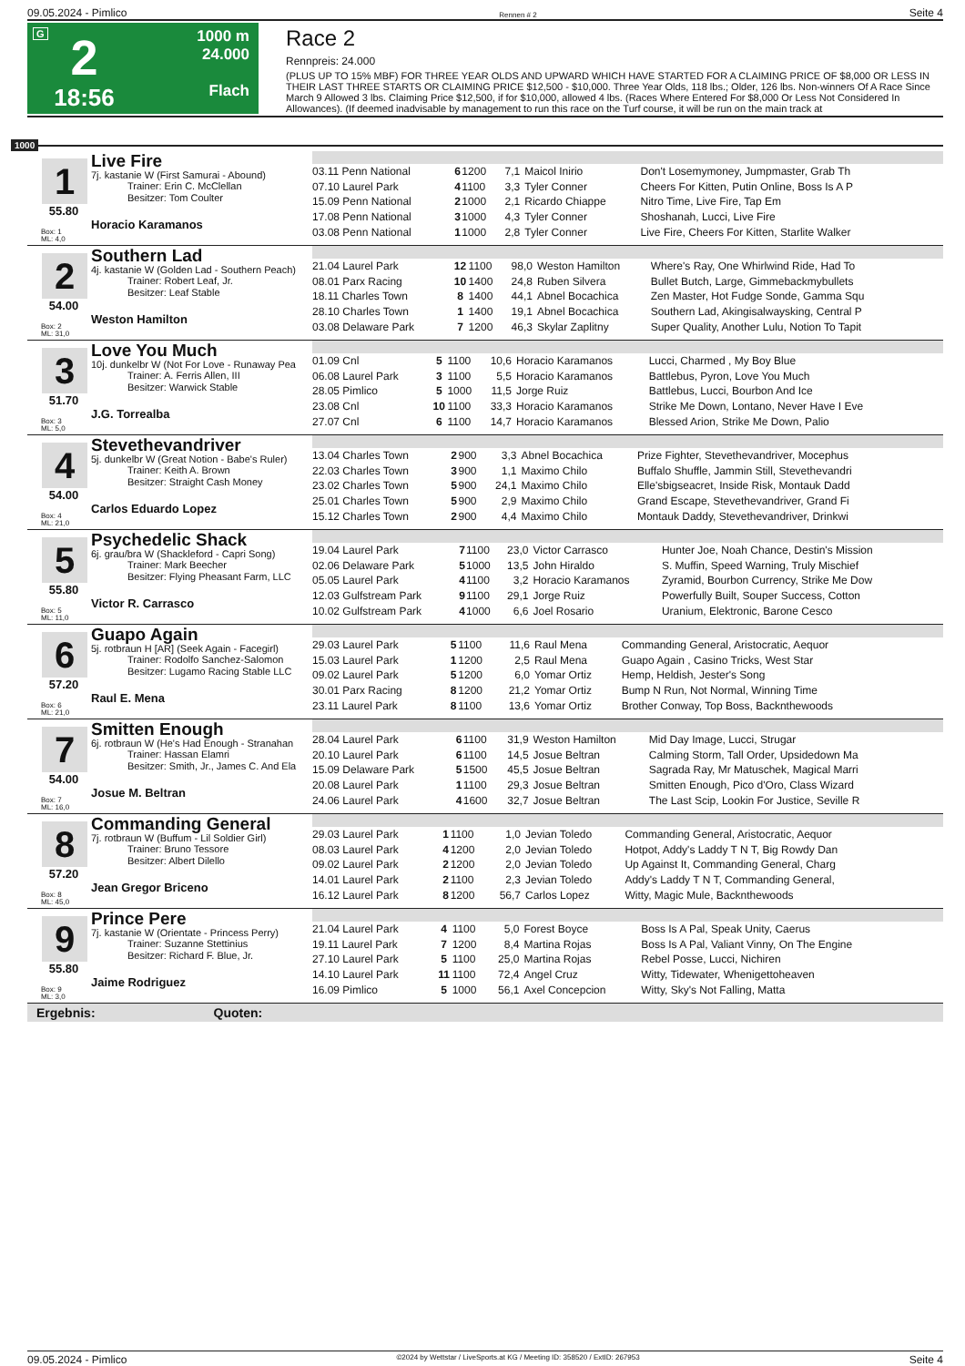09.05.2024 - Pimlico Rennen # 2 Seite 4
G
2
18:56
1000 m
24.000
Flach
Race 2
Rennpreis: 24.000
(PLUS UP TO 15% MBF) FOR THREE YEAR OLDS AND UPWARD WHICH HAVE STARTED FOR A CLAIMING PRICE OF $8,000 OR LESS IN THEIR LAST THREE STARTS OR CLAIMING PRICE $12,500 - $10,000. Three Year Olds, 118 lbs.; Older, 126 lbs. Non-winners Of A Race Since March 9 Allowed 3 lbs. Claiming Price $12,500, if for $10,000, allowed 4 lbs. (Races Where Entered For $8,000 Or Less Not Considered In Allowances). (If deemed inadvisable by management to run this race on the Turf course, it will be run on the main track at
1000
1
55.80
Box: 1
ML: 4,0
Live Fire
7j. kastanie W (First Samurai - Abound)
Trainer: Erin C. McClellan
Besitzer: Tom Coulter
Horacio Karamanos
| 03.11 Penn National | 6 | 1200 | 7,1 | Maicol Inirio | Don't Losemymoney, Jumpmaster, Grab Th |
| 07.10 Laurel Park | 4 | 1100 | 3,3 | Tyler Conner | Cheers For Kitten, Putin Online, Boss Is A P |
| 15.09 Penn National | 2 | 1000 | 2,1 | Ricardo Chiappe | Nitro Time, Live Fire, Tap Em |
| 17.08 Penn National | 3 | 1000 | 4,3 | Tyler Conner | Shoshanah, Lucci, Live Fire |
| 03.08 Penn National | 1 | 1000 | 2,8 | Tyler Conner | Live Fire, Cheers For Kitten, Starlite Walker |
2
54.00
Box: 2
ML: 31,0
Southern Lad
4j. kastanie W (Golden Lad - Southern Peach)
Trainer: Robert Leaf, Jr.
Besitzer: Leaf Stable
Weston Hamilton
| 21.04 Laurel Park | 12 | 1100 | 98,0 | Weston Hamilton | Where's Ray, One Whirlwind Ride, Had To |
| 08.01 Parx Racing | 10 | 1400 | 24,8 | Ruben Silvera | Bullet Butch, Large, Gimmebackmybullets |
| 18.11 Charles Town | 8 | 1400 | 44,1 | Abnel Bocachica | Zen Master, Hot Fudge Sonde, Gamma Squ |
| 28.10 Charles Town | 1 | 1400 | 19,1 | Abnel Bocachica | Southern Lad, Akingisalwaysking, Central P |
| 03.08 Delaware Park | 7 | 1200 | 46,3 | Skylar Zaplitny | Super Quality, Another Lulu, Notion To Tapit |
3
51.70
Box: 3
ML: 5,0
Love You Much
10j. dunkelbr W (Not For Love - Runaway Pea
Trainer: A. Ferris Allen, III
Besitzer: Warwick Stable
J.G. Torrealba
| 01.09 Cnl | 5 | 1100 | 10,6 | Horacio Karamanos | Lucci, Charmed , My Boy Blue |
| 06.08 Laurel Park | 3 | 1100 | 5,5 | Horacio Karamanos | Battlebus, Pyron, Love You Much |
| 28.05 Pimlico | 5 | 1000 | 11,5 | Jorge Ruiz | Battlebus, Lucci, Bourbon And Ice |
| 23.08 Cnl | 10 | 1100 | 33,3 | Horacio Karamanos | Strike Me Down, Lontano, Never Have I Eve |
| 27.07 Cnl | 6 | 1100 | 14,7 | Horacio Karamanos | Blessed Arion, Strike Me Down, Palio |
4
54.00
Box: 4
ML: 21,0
Stevethevandriver
5j. dunkelbr W (Great Notion - Babe's Ruler)
Trainer: Keith A. Brown
Besitzer: Straight Cash Money
Carlos Eduardo Lopez
| 13.04 Charles Town | 2 | 900 | 3,3 | Abnel Bocachica | Prize Fighter, Stevethevandriver, Mocephus |
| 22.03 Charles Town | 3 | 900 | 1,1 | Maximo Chilo | Buffalo Shuffle, Jammin Still, Stevethevandri |
| 23.02 Charles Town | 5 | 900 | 24,1 | Maximo Chilo | Elle'sbigseacret, Inside Risk, Montauk Dadd |
| 25.01 Charles Town | 5 | 900 | 2,9 | Maximo Chilo | Grand Escape, Stevethevandriver, Grand Fi |
| 15.12 Charles Town | 2 | 900 | 4,4 | Maximo Chilo | Montauk Daddy, Stevethevandriver, Drinkwi |
5
55.80
Box: 5
ML: 11,0
Psychedelic Shack
6j. grau/bra W (Shackleford - Capri Song)
Trainer: Mark Beecher
Besitzer: Flying Pheasant Farm, LLC
Victor R. Carrasco
| 19.04 Laurel Park | 7 | 1100 | 23,0 | Victor Carrasco | Hunter Joe, Noah Chance, Destin's Mission |
| 02.06 Delaware Park | 5 | 1000 | 13,5 | John Hiraldo | S. Muffin, Speed Warning, Truly Mischief |
| 05.05 Laurel Park | 4 | 1100 | 3,2 | Horacio Karamanos | Zyramid, Bourbon Currency, Strike Me Dow |
| 12.03 Gulfstream Park | 9 | 1100 | 29,1 | Jorge Ruiz | Powerfully Built, Souper Success, Cotton |
| 10.02 Gulfstream Park | 4 | 1000 | 6,6 | Joel Rosario | Uranium, Elektronic, Barone Cesco |
6
57.20
Box: 6
ML: 21,0
Guapo Again
5j. rotbraun H [AR] (Seek Again - Facegirl)
Trainer: Rodolfo Sanchez-Salomon
Besitzer: Lugamo Racing Stable LLC
Raul E. Mena
| 29.03 Laurel Park | 5 | 1100 | 11,6 | Raul Mena | Commanding General, Aristocratic, Aequor |
| 15.03 Laurel Park | 1 | 1200 | 2,5 | Raul Mena | Guapo Again , Casino Tricks, West Star |
| 09.02 Laurel Park | 5 | 1200 | 6,0 | Yomar Ortiz | Hemp, Heldish, Jester's Song |
| 30.01 Parx Racing | 8 | 1200 | 21,2 | Yomar Ortiz | Bump N Run, Not Normal, Winning Time |
| 23.11 Laurel Park | 8 | 1100 | 13,6 | Yomar Ortiz | Brother Conway, Top Boss, Backnthewoods |
7
54.00
Box: 7
ML: 16,0
Smitten Enough
6j. rotbraun W (He's Had Enough - Stranahan
Trainer: Hassan Elamri
Besitzer: Smith, Jr., James C. And Ela
Josue M. Beltran
| 28.04 Laurel Park | 6 | 1100 | 31,9 | Weston Hamilton | Mid Day Image, Lucci, Strugar |
| 20.10 Laurel Park | 6 | 1100 | 14,5 | Josue Beltran | Calming Storm, Tall Order, Upsidedown Ma |
| 15.09 Delaware Park | 5 | 1500 | 45,5 | Josue Beltran | Sagrada Ray, Mr Matuschek, Magical Marri |
| 20.08 Laurel Park | 1 | 1100 | 29,3 | Josue Beltran | Smitten Enough, Pico d'Oro, Class Wizard |
| 24.06 Laurel Park | 4 | 1600 | 32,7 | Josue Beltran | The Last Scip, Lookin For Justice, Seville R |
8
57.20
Box: 8
ML: 45,0
Commanding General
7j. rotbraun W (Buffum - Lil Soldier Girl)
Trainer: Bruno Tessore
Besitzer: Albert Dilello
Jean Gregor Briceno
| 29.03 Laurel Park | 1 | 1100 | 1,0 | Jevian Toledo | Commanding General, Aristocratic, Aequor |
| 08.03 Laurel Park | 4 | 1200 | 2,0 | Jevian Toledo | Hotpot, Addy's Laddy T N T, Big Rowdy Dan |
| 09.02 Laurel Park | 2 | 1200 | 2,0 | Jevian Toledo | Up Against It, Commanding General, Charg |
| 14.01 Laurel Park | 2 | 1100 | 2,3 | Jevian Toledo | Addy's Laddy T N T, Commanding General, |
| 16.12 Laurel Park | 8 | 1200 | 56,7 | Carlos Lopez | Witty, Magic Mule, Backnthewoods |
9
55.80
Box: 9
ML: 3,0
Prince Pere
7j. kastanie W (Orientate - Princess Perry)
Trainer: Suzanne Stettinius
Besitzer: Richard F. Blue, Jr.
Jaime Rodriguez
| 21.04 Laurel Park | 4 | 1100 | 5,0 | Forest Boyce | Boss Is A Pal, Speak Unity, Caerus |
| 19.11 Laurel Park | 7 | 1200 | 8,4 | Martina Rojas | Boss Is A Pal, Valiant Vinny, On The Engine |
| 27.10 Laurel Park | 5 | 1100 | 25,0 | Martina Rojas | Rebel Posse, Lucci, Nichiren |
| 14.10 Laurel Park | 11 | 1100 | 72,4 | Angel Cruz | Witty, Tidewater, Whenigettoheaven |
| 16.09 Pimlico | 5 | 1000 | 56,1 | Axel Concepcion | Witty, Sky's Not Falling, Matta |
Ergebnis: Quoten:
09.05.2024 - Pimlico ©2024 by Wettstar / LiveSports.at KG / Meeting ID: 358520 / ExtID: 267953 Seite 4